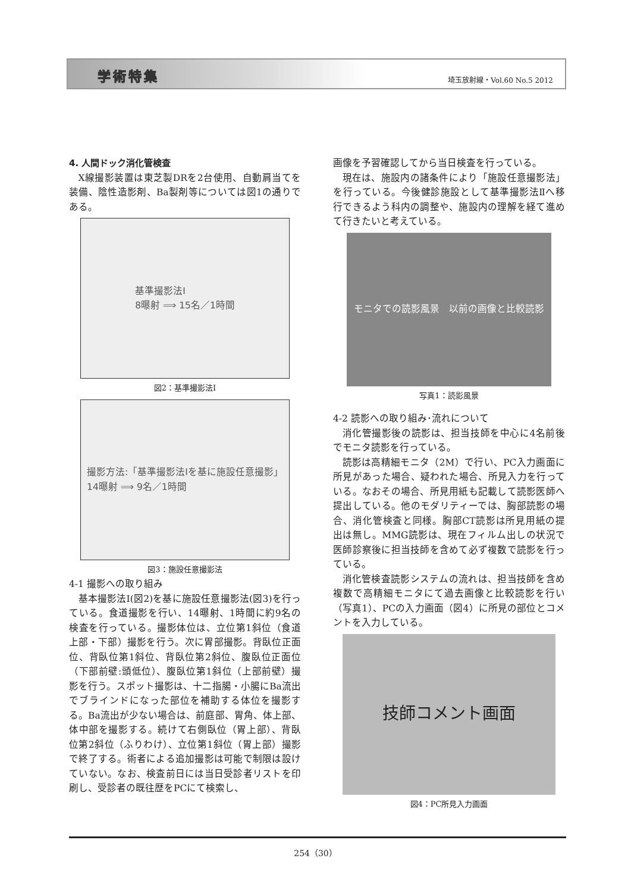学術特集 埼玉放射線・Vol.60 No.5 2012
4. 人間ドック消化管検査
X線撮影装置は東芝製DRを2台使用、自動肩当てを装備、陰性造影剤、Ba製剤等については図1の通りである。
基準撮影法Ⅰ
8曝射 ⟹ 15名／1時間
図2：基準撮影法Ⅰ
撮影方法:「基準撮影法Ⅰを基に施設任意撮影」
14曝射 ⟹ 9名／1時間
図3：施設任意撮影法
4-1 撮影への取り組み
基本撮影法Ⅰ(図2)を基に施設任意撮影法(図3)を行っている。食道撮影を行い、14曝射、1時間に約9名の検査を行っている。撮影体位は、立位第1斜位（食道上部・下部）撮影を行う。次に胃部撮影。背臥位正面位、背臥位第1斜位、背臥位第2斜位、腹臥位正面位（下部前壁:頭低位）、腹臥位第1斜位（上部前壁）撮影を行う。スポット撮影は、十二指腸・小腸にBa流出でブラインドになった部位を補助する体位を撮影する。Ba流出が少ない場合は、前庭部、胃角、体上部、体中部を撮影する。続けて右側臥位（胃上部）、背臥位第2斜位（ふりわけ）、立位第1斜位（胃上部）撮影で終了する。術者による追加撮影は可能で制限は設けていない。なお、検査前日には当日受診者リストを印刷し、受診者の既往歴をPCにて検索し、
画像を予習確認してから当日検査を行っている。
現在は、施設内の諸条件により「施設任意撮影法」を行っている。今後健診施設として基準撮影法Ⅱへ移行できるよう科内の調整や、施設内の理解を経て進めて行きたいと考えている。
モニタでの読影風景　以前の画像と比較読影
写真1：読影風景
4-2 読影への取り組み･流れについて
消化管撮影後の読影は、担当技師を中心に4名前後でモニタ読影を行っている。
読影は高精細モニタ（2M）で行い、PC入力画面に所見があった場合、疑われた場合、所見入力を行っている。なおその場合、所見用紙も記載して読影医師へ提出している。他のモダリティーでは、胸部読影の場合、消化管検査と同様。胸部CT読影は所見用紙の提出は無し。MMG読影は、現在フィルム出しの状況で医師診察後に担当技師を含めて必ず複数で読影を行っている。
消化管検査読影システムの流れは、担当技師を含め複数で高精細モニタにて過去画像と比較読影を行い（写真1）、PCの入力画面（図4）に所見の部位とコメントを入力している。
技師コメント画面
図4：PC所見入力画面
254（30）